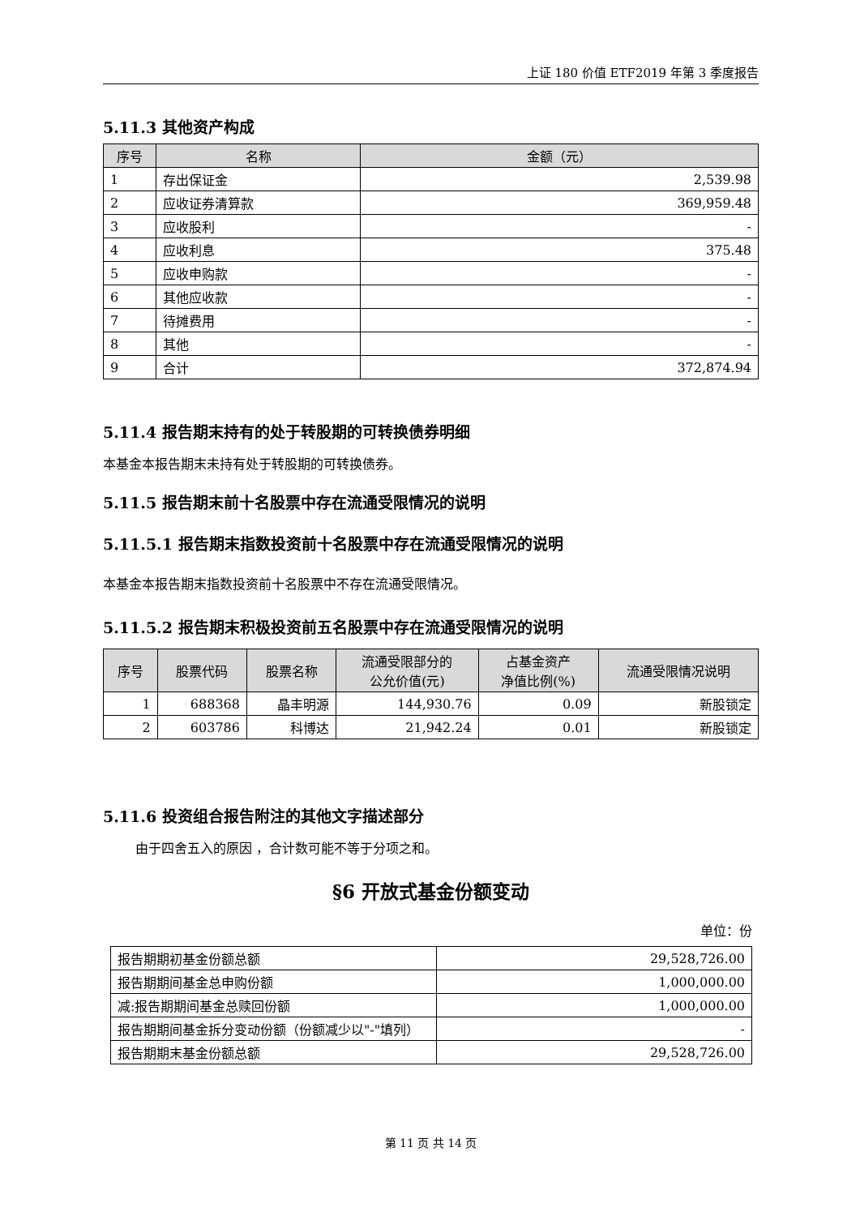上证 180 价值 ETF2019 年第 3 季度报告
5.11.3 其他资产构成
| 序号 | 名称 | 金额（元） |
| --- | --- | --- |
| 1 | 存出保证金 | 2,539.98 |
| 2 | 应收证券清算款 | 369,959.48 |
| 3 | 应收股利 | - |
| 4 | 应收利息 | 375.48 |
| 5 | 应收申购款 | - |
| 6 | 其他应收款 | - |
| 7 | 待摊费用 | - |
| 8 | 其他 | - |
| 9 | 合计 | 372,874.94 |
5.11.4 报告期末持有的处于转股期的可转换债券明细
本基金本报告期末未持有处于转股期的可转换债券。
5.11.5 报告期末前十名股票中存在流通受限情况的说明
5.11.5.1 报告期末指数投资前十名股票中存在流通受限情况的说明
本基金本报告期末指数投资前十名股票中不存在流通受限情况。
5.11.5.2 报告期末积极投资前五名股票中存在流通受限情况的说明
| 序号 | 股票代码 | 股票名称 | 流通受限部分的 公允价值(元) | 占基金资产 净值比例(%) | 流通受限情况说明 |
| --- | --- | --- | --- | --- | --- |
| 1 | 688368 | 晶丰明源 | 144,930.76 | 0.09 | 新股锁定 |
| 2 | 603786 | 科博达 | 21,942.24 | 0.01 | 新股锁定 |
5.11.6 投资组合报告附注的其他文字描述部分
由于四舍五入的原因 ，合计数可能不等于分项之和。
§6 开放式基金份额变动
单位：份
| 报告期期初基金份额总额 | 29,528,726.00 |
| 报告期期间基金总申购份额 | 1,000,000.00 |
| 减:报告期期间基金总赎回份额 | 1,000,000.00 |
| 报告期期间基金拆分变动份额（份额减少以"-"填列） | - |
| 报告期期末基金份额总额 | 29,528,726.00 |
第 11 页 共 14 页